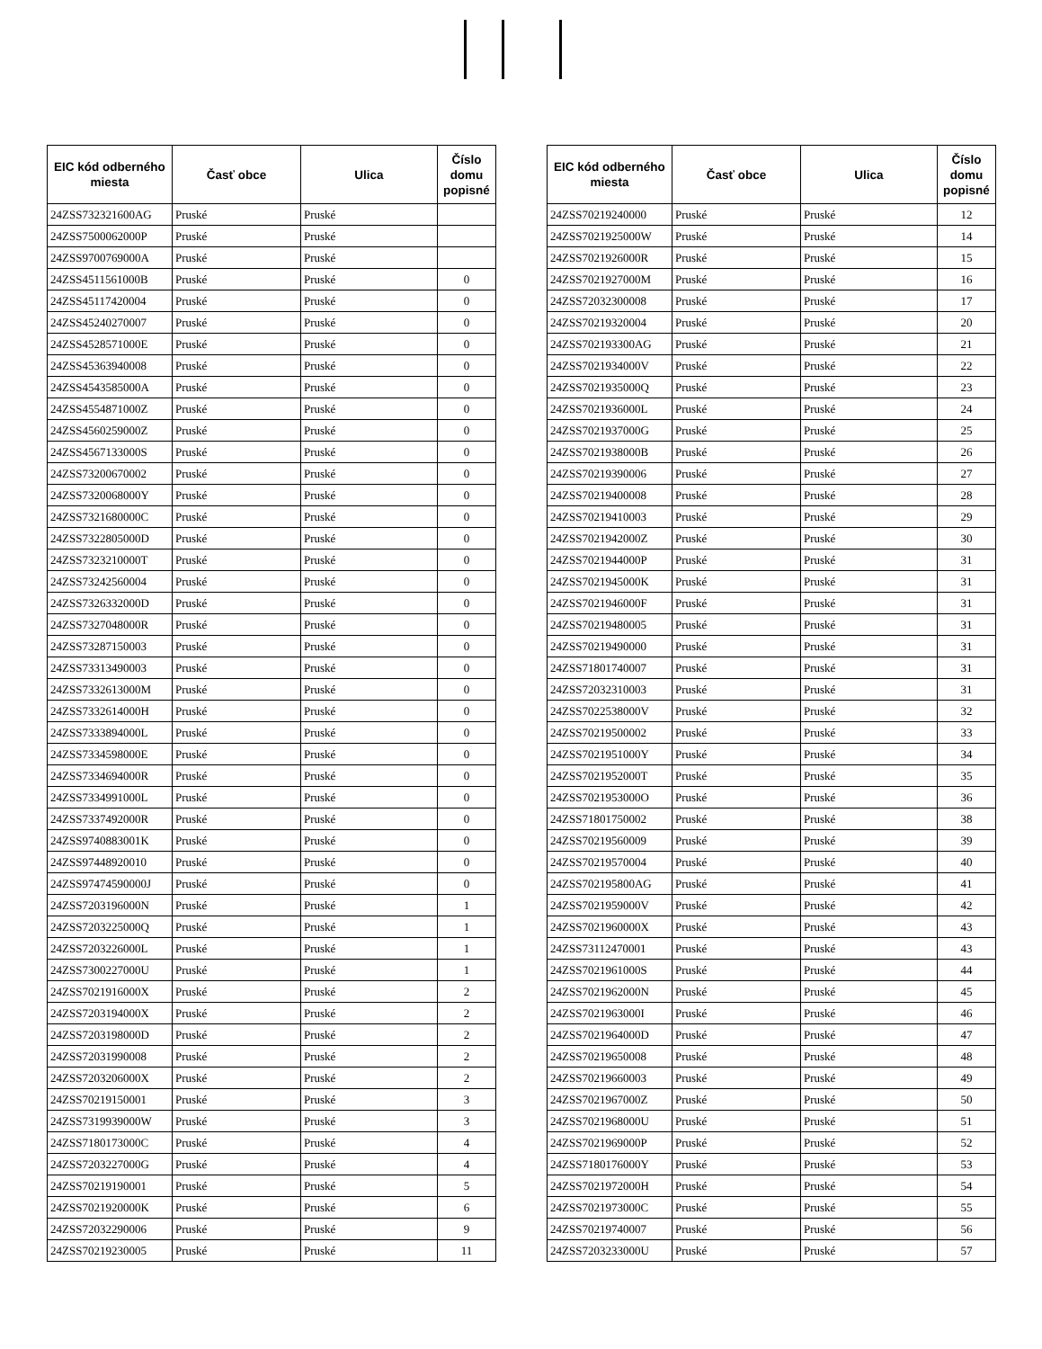| EIC kód odberného miesta | Časť obce | Ulica | Číslo domu popisné |
| --- | --- | --- | --- |
| 24ZSS732321600AG | Pruské | Pruské | |
| 24ZSS7500062000P | Pruské | Pruské | |
| 24ZSS9700769000A | Pruské | Pruské | |
| 24ZSS4511561000B | Pruské | Pruské | 0 |
| 24ZSS45117420004 | Pruské | Pruské | 0 |
| 24ZSS45240270007 | Pruské | Pruské | 0 |
| 24ZSS4528571000E | Pruské | Pruské | 0 |
| 24ZSS45363940008 | Pruské | Pruské | 0 |
| 24ZSS4543585000A | Pruské | Pruské | 0 |
| 24ZSS4554871000Z | Pruské | Pruské | 0 |
| 24ZSS4560259000Z | Pruské | Pruské | 0 |
| 24ZSS4567133000S | Pruské | Pruské | 0 |
| 24ZSS73200670002 | Pruské | Pruské | 0 |
| 24ZSS7320068000Y | Pruské | Pruské | 0 |
| 24ZSS7321680000C | Pruské | Pruské | 0 |
| 24ZSS7322805000D | Pruské | Pruské | 0 |
| 24ZSS7323210000T | Pruské | Pruské | 0 |
| 24ZSS73242560004 | Pruské | Pruské | 0 |
| 24ZSS7326332000D | Pruské | Pruské | 0 |
| 24ZSS7327048000R | Pruské | Pruské | 0 |
| 24ZSS73287150003 | Pruské | Pruské | 0 |
| 24ZSS73313490003 | Pruské | Pruské | 0 |
| 24ZSS7332613000M | Pruské | Pruské | 0 |
| 24ZSS7332614000H | Pruské | Pruské | 0 |
| 24ZSS7333894000L | Pruské | Pruské | 0 |
| 24ZSS7334598000E | Pruské | Pruské | 0 |
| 24ZSS7334694000R | Pruské | Pruské | 0 |
| 24ZSS7334991000L | Pruské | Pruské | 0 |
| 24ZSS7337492000R | Pruské | Pruské | 0 |
| 24ZSS9740883001K | Pruské | Pruské | 0 |
| 24ZSS97448920010 | Pruské | Pruské | 0 |
| 24ZSS97474590000J | Pruské | Pruské | 0 |
| 24ZSS7203196000N | Pruské | Pruské | 1 |
| 24ZSS7203225000Q | Pruské | Pruské | 1 |
| 24ZSS7203226000L | Pruské | Pruské | 1 |
| 24ZSS7300227000U | Pruské | Pruské | 1 |
| 24ZSS7021916000X | Pruské | Pruské | 2 |
| 24ZSS7203194000X | Pruské | Pruské | 2 |
| 24ZSS7203198000D | Pruské | Pruské | 2 |
| 24ZSS72031990008 | Pruské | Pruské | 2 |
| 24ZSS7203206000X | Pruské | Pruské | 2 |
| 24ZSS70219150001 | Pruské | Pruské | 3 |
| 24ZSS7319939000W | Pruské | Pruské | 3 |
| 24ZSS7180173000C | Pruské | Pruské | 4 |
| 24ZSS7203227000G | Pruské | Pruské | 4 |
| 24ZSS70219190001 | Pruské | Pruské | 5 |
| 24ZSS7021920000K | Pruské | Pruské | 6 |
| 24ZSS72032290006 | Pruské | Pruské | 9 |
| 24ZSS70219230005 | Pruské | Pruské | 11 |
| EIC kód odberného miesta | Časť obce | Ulica | Číslo domu popisné |
| --- | --- | --- | --- |
| 24ZSS70219240000 | Pruské | Pruské | 12 |
| 24ZSS7021925000W | Pruské | Pruské | 14 |
| 24ZSS7021926000R | Pruské | Pruské | 15 |
| 24ZSS7021927000M | Pruské | Pruské | 16 |
| 24ZSS72032300008 | Pruské | Pruské | 17 |
| 24ZSS70219320004 | Pruské | Pruské | 20 |
| 24ZSS702193300AG | Pruské | Pruské | 21 |
| 24ZSS7021934000V | Pruské | Pruské | 22 |
| 24ZSS7021935000Q | Pruské | Pruské | 23 |
| 24ZSS7021936000L | Pruské | Pruské | 24 |
| 24ZSS7021937000G | Pruské | Pruské | 25 |
| 24ZSS7021938000B | Pruské | Pruské | 26 |
| 24ZSS70219390006 | Pruské | Pruské | 27 |
| 24ZSS70219400008 | Pruské | Pruské | 28 |
| 24ZSS70219410003 | Pruské | Pruské | 29 |
| 24ZSS7021942000Z | Pruské | Pruské | 30 |
| 24ZSS7021944000P | Pruské | Pruské | 31 |
| 24ZSS7021945000K | Pruské | Pruské | 31 |
| 24ZSS7021946000F | Pruské | Pruské | 31 |
| 24ZSS70219480005 | Pruské | Pruské | 31 |
| 24ZSS70219490000 | Pruské | Pruské | 31 |
| 24ZSS71801740007 | Pruské | Pruské | 31 |
| 24ZSS72032310003 | Pruské | Pruské | 31 |
| 24ZSS7022538000V | Pruské | Pruské | 32 |
| 24ZSS70219500002 | Pruské | Pruské | 33 |
| 24ZSS7021951000Y | Pruské | Pruské | 34 |
| 24ZSS7021952000T | Pruské | Pruské | 35 |
| 24ZSS7021953000O | Pruské | Pruské | 36 |
| 24ZSS71801750002 | Pruské | Pruské | 38 |
| 24ZSS70219560009 | Pruské | Pruské | 39 |
| 24ZSS70219570004 | Pruské | Pruské | 40 |
| 24ZSS702195800AG | Pruské | Pruské | 41 |
| 24ZSS7021959000V | Pruské | Pruské | 42 |
| 24ZSS7021960000X | Pruské | Pruské | 43 |
| 24ZSS73112470001 | Pruské | Pruské | 43 |
| 24ZSS7021961000S | Pruské | Pruské | 44 |
| 24ZSS7021962000N | Pruské | Pruské | 45 |
| 24ZSS7021963000I | Pruské | Pruské | 46 |
| 24ZSS7021964000D | Pruské | Pruské | 47 |
| 24ZSS70219650008 | Pruské | Pruské | 48 |
| 24ZSS70219660003 | Pruské | Pruské | 49 |
| 24ZSS7021967000Z | Pruské | Pruské | 50 |
| 24ZSS7021968000U | Pruské | Pruské | 51 |
| 24ZSS7021969000P | Pruské | Pruské | 52 |
| 24ZSS7180176000Y | Pruské | Pruské | 53 |
| 24ZSS7021972000H | Pruské | Pruské | 54 |
| 24ZSS7021973000C | Pruské | Pruské | 55 |
| 24ZSS70219740007 | Pruské | Pruské | 56 |
| 24ZSS7203233000U | Pruské | Pruské | 57 |